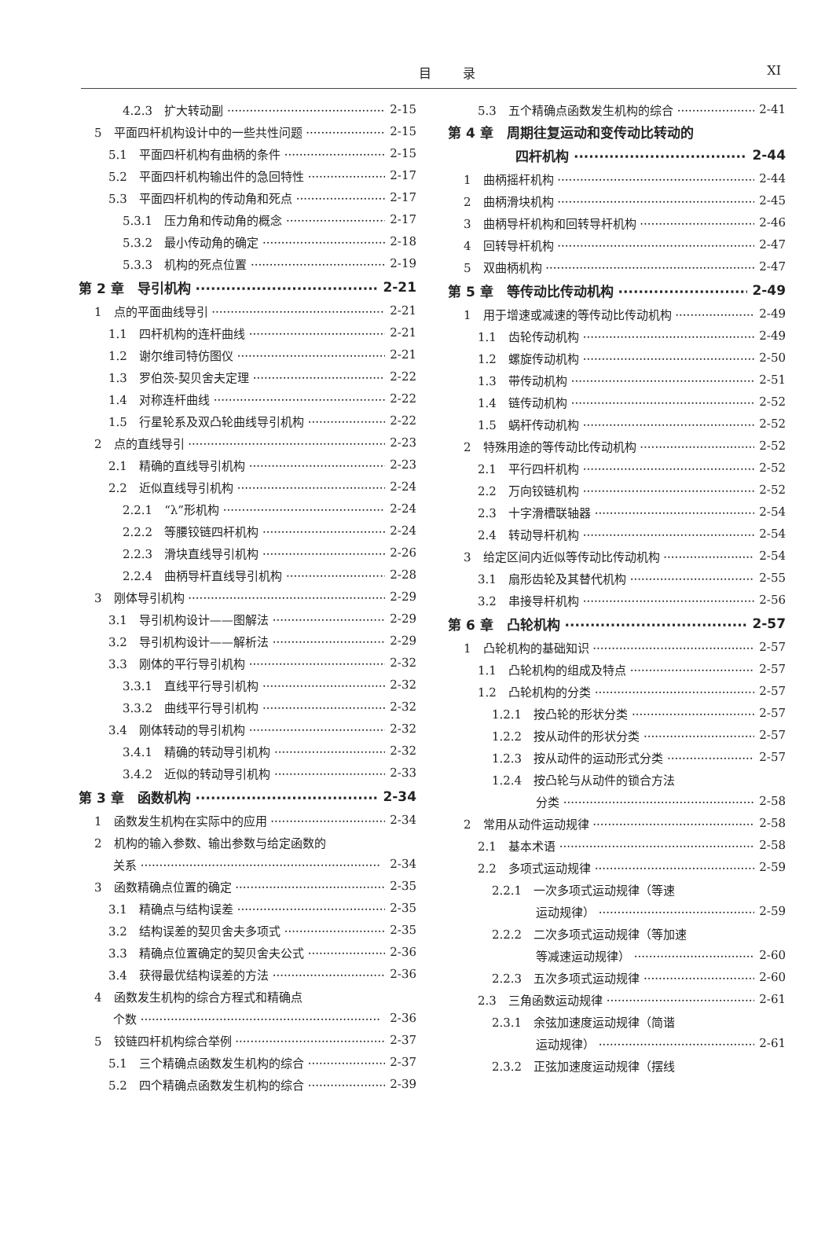目录
XI
4.2.3　扩大转动副 2-15
5　平面四杆机构设计中的一些共性问题 2-15
5.1　平面四杆机构有曲柄的条件 2-15
5.2　平面四杆机构输出件的急回特性 2-17
5.3　平面四杆机构的传动角和死点 2-17
5.3.1　压力角和传动角的概念 2-17
5.3.2　最小传动角的确定 2-18
5.3.3　机构的死点位置 2-19
第 2 章　导引机构 2-21
1　点的平面曲线导引 2-21
1.1　四杆机构的连杆曲线 2-21
1.2　谢尔维司特仿图仪 2-21
1.3　罗伯茨-契贝舍夫定理 2-22
1.4　对称连杆曲线 2-22
1.5　行星轮系及双凸轮曲线导引机构 2-22
2　点的直线导引 2-23
2.1　精确的直线导引机构 2-23
2.2　近似直线导引机构 2-24
2.2.1　“λ”形机构 2-24
2.2.2　等腰铰链四杆机构 2-24
2.2.3　滑块直线导引机构 2-26
2.2.4　曲柄导杆直线导引机构 2-28
3　刚体导引机构 2-29
3.1　导引机构设计——图解法 2-29
3.2　导引机构设计——解析法 2-29
3.3　刚体的平行导引机构 2-32
3.3.1　直线平行导引机构 2-32
3.3.2　曲线平行导引机构 2-32
3.4　刚体转动的导引机构 2-32
3.4.1　精确的转动导引机构 2-32
3.4.2　近似的转动导引机构 2-33
第 3 章　函数机构 2-34
1　函数发生机构在实际中的应用 2-34
2　机构的输入参数、输出参数与给定函数的
关系 2-34
3　函数精确点位置的确定 2-35
3.1　精确点与结构误差 2-35
3.2　结构误差的契贝舍夫多项式 2-35
3.3　精确点位置确定的契贝舍夫公式 2-36
3.4　获得最优结构误差的方法 2-36
4　函数发生机构的综合方程式和精确点
个数 2-36
5　铰链四杆机构综合举例 2-37
5.1　三个精确点函数发生机构的综合 2-37
5.2　四个精确点函数发生机构的综合 2-39
5.3　五个精确点函数发生机构的综合 2-41
第 4 章　周期往复运动和变传动比转动的
四杆机构 2-44
1　曲柄摇杆机构 2-44
2　曲柄滑块机构 2-45
3　曲柄导杆机构和回转导杆机构 2-46
4　回转导杆机构 2-47
5　双曲柄机构 2-47
第 5 章　等传动比传动机构 2-49
1　用于增速或减速的等传动比传动机构 2-49
1.1　齿轮传动机构 2-49
1.2　螺旋传动机构 2-50
1.3　带传动机构 2-51
1.4　链传动机构 2-52
1.5　蜗杆传动机构 2-52
2　特殊用途的等传动比传动机构 2-52
2.1　平行四杆机构 2-52
2.2　万向铰链机构 2-52
2.3　十字滑槽联轴器 2-54
2.4　转动导杆机构 2-54
3　给定区间内近似等传动比传动机构 2-54
3.1　扇形齿轮及其替代机构 2-55
3.2　串接导杆机构 2-56
第 6 章　凸轮机构 2-57
1　凸轮机构的基础知识 2-57
1.1　凸轮机构的组成及特点 2-57
1.2　凸轮机构的分类 2-57
1.2.1　按凸轮的形状分类 2-57
1.2.2　按从动件的形状分类 2-57
1.2.3　按从动件的运动形式分类 2-57
1.2.4　按凸轮与从动件的锁合方法
分类 2-58
2　常用从动件运动规律 2-58
2.1　基本术语 2-58
2.2　多项式运动规律 2-59
2.2.1　一次多项式运动规律（等速
运动规律） 2-59
2.2.2　二次多项式运动规律（等加速
等减速运动规律） 2-60
2.2.3　五次多项式运动规律 2-60
2.3　三角函数运动规律 2-61
2.3.1　余弦加速度运动规律（简谐
运动规律） 2-61
2.3.2　正弦加速度运动规律（摆线